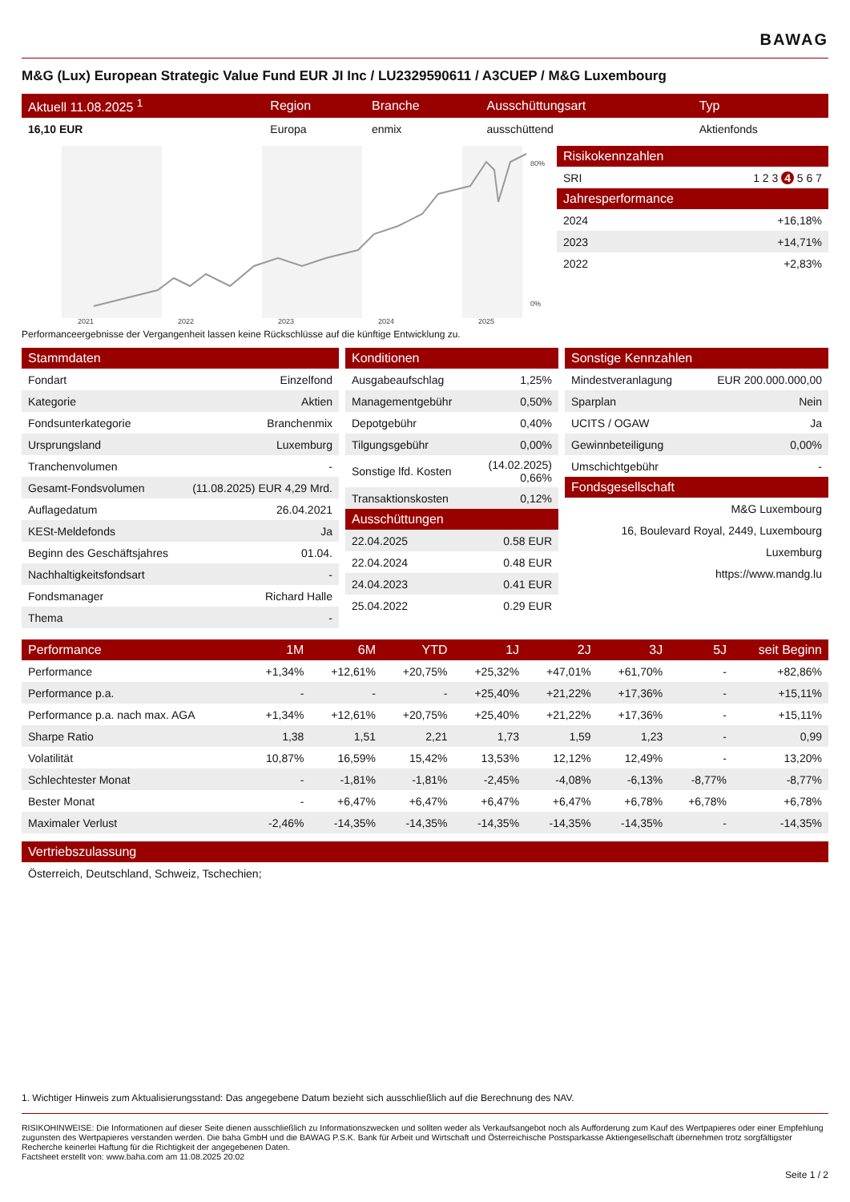BAWAG
M&G (Lux) European Strategic Value Fund EUR JI Inc / LU2329590611 / A3CUEP / M&G Luxembourg
| Aktuell 11.08.2025 <sup>1</sup> | Region | Branche | Ausschüttungsart | Typ |
| --- | --- | --- | --- | --- |
| 16,10 EUR | Europa | enmix | ausschüttend | Aktienfonds |
80%
0%
2021
2022
2023
2024
2025
Performanceergebnisse der Vergangenheit lassen keine Rückschlüsse auf die künftige Entwicklung zu.
| Risikokennzahlen | |
| --- | --- |
| SRI | 1 2 3 4 5 6 7 |
| Jahresperformance | |
| 2024 | +16,18% |
| 2023 | +14,71% |
| 2022 | +2,83% |
| Stammdaten | |
| --- | --- |
| Fondart | Einzelfond |
| Kategorie | Aktien |
| Fondsunterkategorie | Branchenmix |
| Ursprungsland | Luxemburg |
| Tranchenvolumen | - |
| Gesamt-Fondsvolumen | (11.08.2025) EUR 4,29 Mrd. |
| Auflagedatum | 26.04.2021 |
| KESt-Meldefonds | Ja |
| Beginn des Geschäftsjahres | 01.04. |
| Nachhaltigkeitsfondsart | - |
| Fondsmanager | Richard Halle |
| Thema | - |
| Konditionen | |
| --- | --- |
| Ausgabeaufschlag | 1,25% |
| Managementgebühr | 0,50% |
| Depotgebühr | 0,40% |
| Tilgungsgebühr | 0,00% |
| Sonstige lfd. Kosten | (14.02.2025) 0,66% |
| Transaktionskosten | 0,12% |
| Ausschüttungen | |
| 22.04.2025 | 0.58 EUR |
| 22.04.2024 | 0.48 EUR |
| 24.04.2023 | 0.41 EUR |
| 25.04.2022 | 0.29 EUR |
| Sonstige Kennzahlen | |
| --- | --- |
| Mindestveranlagung | EUR 200.000.000,00 |
| Sparplan | Nein |
| UCITS / OGAW | Ja |
| Gewinnbeteiligung | 0,00% |
| Umschichtgebühr | - |
| Fondsgesellschaft | |
| M&G Luxembourg | |
| 16, Boulevard Royal, 2449, Luxembourg | |
| Luxemburg | |
| https://www.mandg.lu | |
| Performance | 1M | 6M | YTD | 1J | 2J | 3J | 5J | seit Beginn |
| --- | --- | --- | --- | --- | --- | --- | --- | --- |
| Performance | +1,34% | +12,61% | +20,75% | +25,32% | +47,01% | +61,70% | - | +82,86% |
| Performance p.a. | - | - | - | +25,40% | +21,22% | +17,36% | - | +15,11% |
| Performance p.a. nach max. AGA | +1,34% | +12,61% | +20,75% | +25,40% | +21,22% | +17,36% | - | +15,11% |
| Sharpe Ratio | 1,38 | 1,51 | 2,21 | 1,73 | 1,59 | 1,23 | - | 0,99 |
| Volatilität | 10,87% | 16,59% | 15,42% | 13,53% | 12,12% | 12,49% | - | 13,20% |
| Schlechtester Monat | - | -1,81% | -1,81% | -2,45% | -4,08% | -6,13% | -8,77% | -8,77% |
| Bester Monat | - | +6,47% | +6,47% | +6,47% | +6,47% | +6,78% | +6,78% | +6,78% |
| Maximaler Verlust | -2,46% | -14,35% | -14,35% | -14,35% | -14,35% | -14,35% | - | -14,35% |
| Vertriebszulassung |
| --- |
| Österreich, Deutschland, Schweiz, Tschechien; |
1. Wichtiger Hinweis zum Aktualisierungsstand: Das angegebene Datum bezieht sich ausschließlich auf die Berechnung des NAV.
RISIKOHINWEISE: Die Informationen auf dieser Seite dienen ausschließlich zu Informationszwecken und sollten weder als Verkaufsangebot noch als Aufforderung zum Kauf des Wertpapieres oder einer Empfehlung zugunsten des Wertpapieres verstanden werden. Die baha GmbH und die BAWAG P.S.K. Bank für Arbeit und Wirtschaft und Österreichische Postsparkasse Aktiengesellschaft übernehmen trotz sorgfältigster Recherche keinerlei Haftung für die Richtigkeit der angegebenen Daten.
Factsheet erstellt von: www.baha.com am 11.08.2025 20:02
Seite 1 / 2